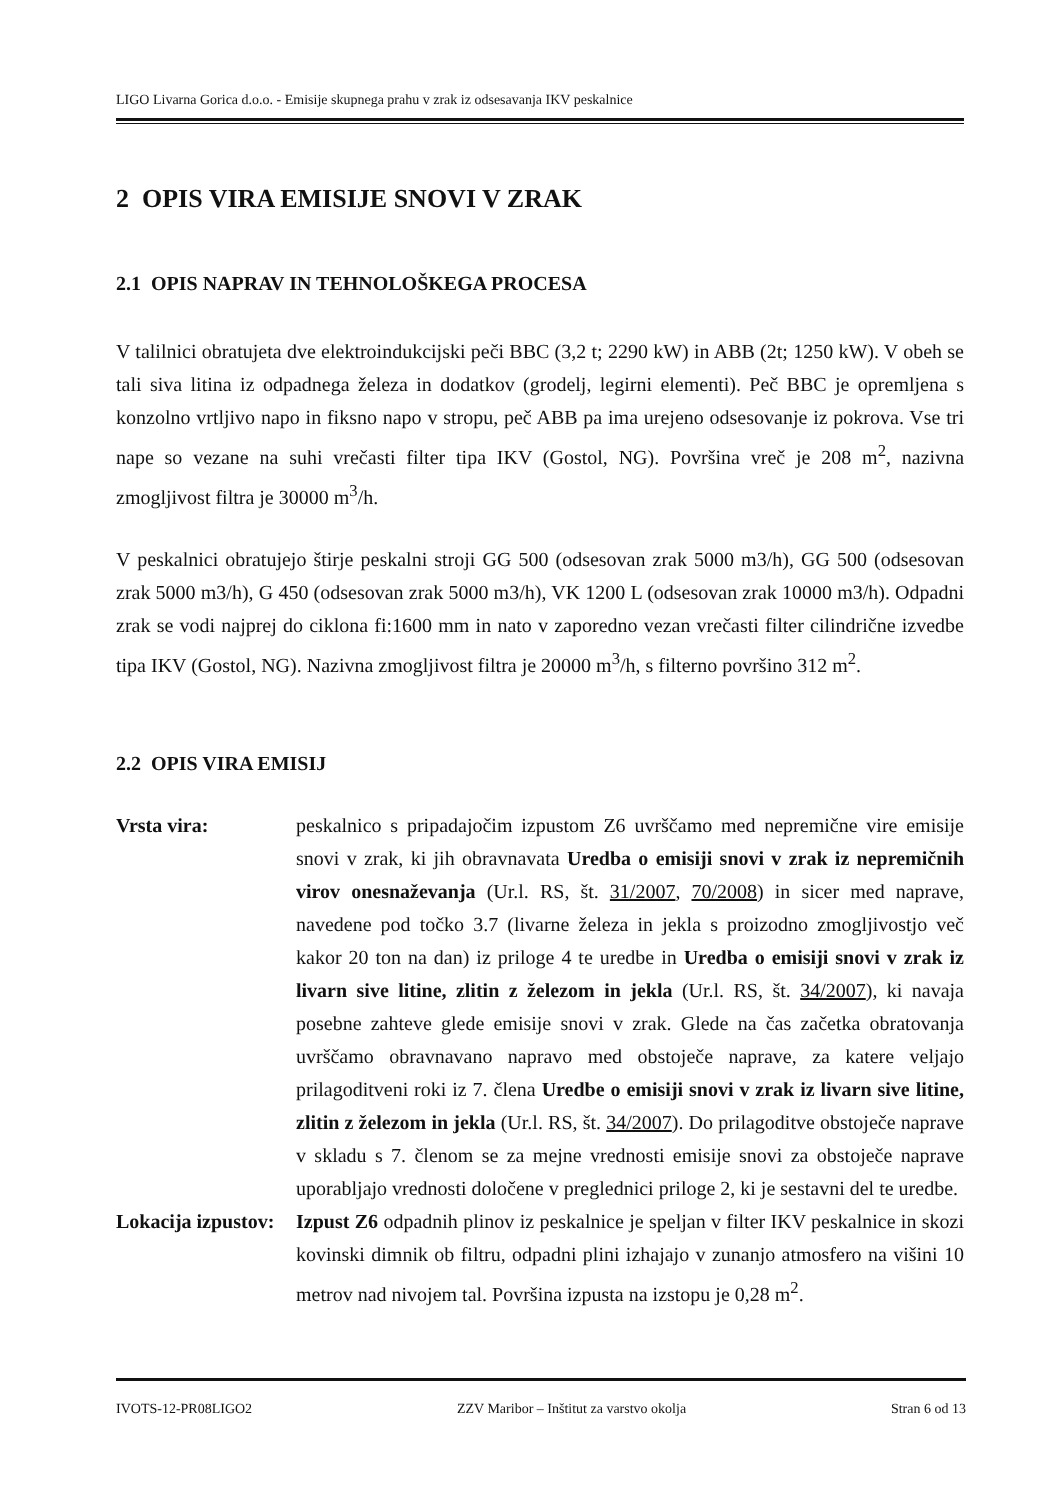LIGO Livarna Gorica d.o.o. - Emisije skupnega prahu v zrak iz odsesavanja IKV peskalnice
2 OPIS VIRA EMISIJE SNOVI V ZRAK
2.1 OPIS NAPRAV IN TEHNOLOŠKEGA PROCESA
V talilnici obratujeta dve elektroindukcijski peči BBC (3,2 t; 2290 kW) in ABB (2t; 1250 kW). V obeh se tali siva litina iz odpadnega železa in dodatkov (grodelj, legirni elementi). Peč BBC je opremljena s konzolno vrtljivo napo in fiksno napo v stropu, peč ABB pa ima urejeno odsesovanje iz pokrova. Vse tri nape so vezane na suhi vrečasti filter tipa IKV (Gostol, NG). Površina vreč je 208 m<sup>2</sup>, nazivna zmogljivost filtra je 30000 m<sup>3</sup>/h.
V peskalnici obratujejo štirje peskalni stroji GG 500 (odsesovan zrak 5000 m3/h), GG 500 (odsesovan zrak 5000 m3/h), G 450 (odsesovan zrak 5000 m3/h), VK 1200 L (odsesovan zrak 10000 m3/h). Odpadni zrak se vodi najprej do ciklona fi:1600 mm in nato v zaporedno vezan vrečasti filter cilindrične izvedbe tipa IKV (Gostol, NG). Nazivna zmogljivost filtra je 20000 m<sup>3</sup>/h, s filterno površino 312 m<sup>2</sup>.
2.2 OPIS VIRA EMISIJ
Vrsta vira: peskalnico s pripadajočim izpustom Z6 uvrščamo med nepremične vire emisije snovi v zrak, ki jih obravnavata Uredba o emisiji snovi v zrak iz nepremičnih virov onesnaževanja (Ur.l. RS, št. 31/2007, 70/2008) in sicer med naprave, navedene pod točko 3.7 (livarne železa in jekla s proizodno zmogljivostjo več kakor 20 ton na dan) iz priloge 4 te uredbe in Uredba o emisiji snovi v zrak iz livarn sive litine, zlitin z železom in jekla (Ur.l. RS, št. 34/2007), ki navaja posebne zahteve glede emisije snovi v zrak. Glede na čas začetka obratovanja uvrščamo obravnavano napravo med obstoječe naprave, za katere veljajo prilagoditveni roki iz 7. člena Uredbe o emisiji snovi v zrak iz livarn sive litine, zlitin z železom in jekla (Ur.l. RS, št. 34/2007). Do prilagoditve obstoječe naprave v skladu s 7. členom se za mejne vrednosti emisije snovi za obstoječe naprave uporabljajo vrednosti določene v preglednici priloge 2, ki je sestavni del te uredbe.
Lokacija izpustov:
Izpust Z6 odpadnih plinov iz peskalnice je speljan v filter IKV peskalnice in skozi kovinski dimnik ob filtru, odpadni plini izhajajo v zunanjo atmosfero na višini 10 metrov nad nivojem tal. Površina izpusta na izstopu je 0,28 m<sup>2</sup>.
IVOTS-12-PR08LIGO2 ZZV Maribor – Inštitut za varstvo okolja Stran 6 od 13